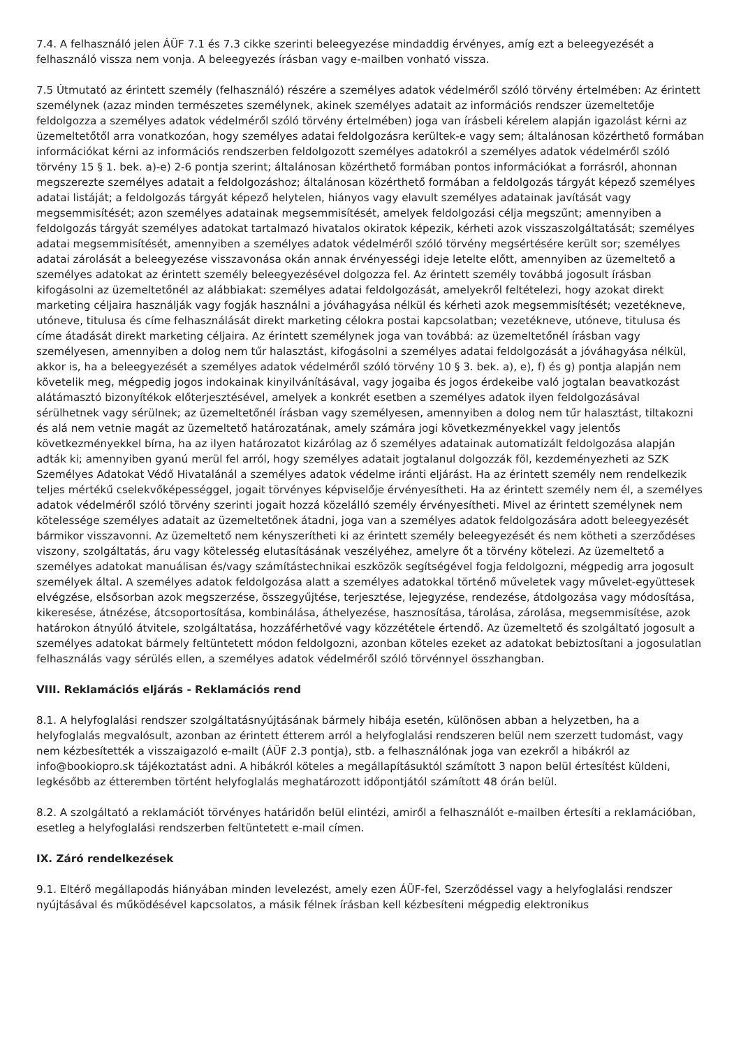7.4. A felhasználó jelen ÁÜF 7.1 és 7.3 cikke szerinti beleegyezése mindaddig érvényes, amíg ezt a beleegyezését a felhasználó vissza nem vonja. A beleegyezés írásban vagy e-mailben vonható vissza.
7.5 Útmutató az érintett személy (felhasználó) részére a személyes adatok védelméről szóló törvény értelmében: Az érintett személynek (azaz minden természetes személynek, akinek személyes adatait az információs rendszer üzemeltetője feldolgozza a személyes adatok védelméről szóló törvény értelmében) joga van írásbeli kérelem alapján igazolást kérni az üzemeltetőtől arra vonatkozóan, hogy személyes adatai feldolgozásra kerültek-e vagy sem; általánosan közérthető formában információkat kérni az információs rendszerben feldolgozott személyes adatokról a személyes adatok védelméről szóló törvény 15 § 1. bek. a)-e) 2-6 pontja szerint; általánosan közérthető formában pontos információkat a forrásról, ahonnan megszerezte személyes adatait a feldolgozáshoz; általánosan közérthető formában a feldolgozás tárgyát képező személyes adatai listáját; a feldolgozás tárgyát képező helytelen, hiányos vagy elavult személyes adatainak javítását vagy megsemmisítését; azon személyes adatainak megsemmisítését, amelyek feldolgozási célja megszűnt; amennyiben a feldolgozás tárgyát személyes adatokat tartalmazó hivatalos okiratok képezik, kérheti azok visszaszolgáltatását; személyes adatai megsemmisítését, amennyiben a személyes adatok védelméről szóló törvény megsértésére került sor; személyes adatai zárolását a beleegyezése visszavonása okán annak érvényességi ideje letelte előtt, amennyiben az üzemeltető a személyes adatokat az érintett személy beleegyezésével dolgozza fel. Az érintett személy továbbá jogosult írásban kifogásolni az üzemeltetőnél az alábbiakat: személyes adatai feldolgozását, amelyekről feltételezi, hogy azokat direkt marketing céljaira használják vagy fogják használni a jóváhagyása nélkül és kérheti azok megsemmisítését; vezetékneve, utóneve, titulusa és címe felhasználását direkt marketing célokra postai kapcsolatban; vezetékneve, utóneve, titulusa és címe átadását direkt marketing céljaira. Az érintett személynek joga van továbbá: az üzemeltetőnél írásban vagy személyesen, amennyiben a dolog nem tűr halasztást, kifogásolni a személyes adatai feldolgozását a jóváhagyása nélkül, akkor is, ha a beleegyezését a személyes adatok védelméről szóló törvény 10 § 3. bek. a), e), f) és g) pontja alapján nem követelik meg, mégpedig jogos indokainak kinyilvánításával, vagy jogaiba és jogos érdekeibe való jogtalan beavatkozást alátámasztó bizonyítékok előterjesztésével, amelyek a konkrét esetben a személyes adatok ilyen feldolgozásával sérülhetnek vagy sérülnek; az üzemeltetőnél írásban vagy személyesen, amennyiben a dolog nem tűr halasztást, tiltakozni és alá nem vetnie magát az üzemeltető határozatának, amely számára jogi következményekkel vagy jelentős következményekkel bírna, ha az ilyen határozatot kizárólag az ő személyes adatainak automatizált feldolgozása alapján adták ki; amennyiben gyanú merül fel arról, hogy személyes adatait jogtalanul dolgozzák föl, kezdeményezheti az SZK Személyes Adatokat Védő Hivatalánál a személyes adatok védelme iránti eljárást. Ha az érintett személy nem rendelkezik teljes mértékű cselekvőképességgel, jogait törvényes képviselője érvényesítheti. Ha az érintett személy nem él, a személyes adatok védelméről szóló törvény szerinti jogait hozzá közelálló személy érvényesítheti. Mivel az érintett személynek nem kötelessége személyes adatait az üzemeltetőnek átadni, joga van a személyes adatok feldolgozására adott beleegyezését bármikor visszavonni. Az üzemeltető nem kényszerítheti ki az érintett személy beleegyezését és nem kötheti a szerződéses viszony, szolgáltatás, áru vagy kötelesség elutasításának veszélyéhez, amelyre őt a törvény kötelezi. Az üzemeltető a személyes adatokat manuálisan és/vagy számítástechnikai eszközök segítségével fogja feldolgozni, mégpedig arra jogosult személyek által. A személyes adatok feldolgozása alatt a személyes adatokkal történő műveletek vagy művelet-együttesek elvégzése, elsősorban azok megszerzése, összegyűjtése, terjesztése, lejegyzése, rendezése, átdolgozása vagy módosítása, kikeresése, átnézése, átcsoportosítása, kombinálása, áthelyezése, hasznosítása, tárolása, zárolása, megsemmisítése, azok határokon átnyúló átvitele, szolgáltatása, hozzáférhetővé vagy közzététele értendő. Az üzemeltető és szolgáltató jogosult a személyes adatokat bármely feltüntetett módon feldolgozni, azonban köteles ezeket az adatokat bebiztosítani a jogosulatlan felhasználás vagy sérülés ellen, a személyes adatok védelméről szóló törvénnyel összhangban.
VIII. Reklamációs eljárás - Reklamációs rend
8.1. A helyfoglalási rendszer szolgáltatásnyújtásának bármely hibája esetén, különösen abban a helyzetben, ha a helyfoglalás megvalósult, azonban az érintett étterem arról a helyfoglalási rendszeren belül nem szerzett tudomást, vagy nem kézbesítették a visszaigazoló e-mailt (ÁÜF 2.3 pontja), stb. a felhasználónak joga van ezekről a hibákról az info@bookiopro.sk tájékoztatást adni. A hibákról köteles a megállapításuktól számított 3 napon belül értesítést küldeni, legkésőbb az étteremben történt helyfoglalás meghatározott időpontjától számított 48 órán belül.
8.2. A szolgáltató a reklamációt törvényes határidőn belül elintézi, amiről a felhasználót e-mailben értesíti a reklamációban, esetleg a helyfoglalási rendszerben feltüntetett e-mail címen.
IX. Záró rendelkezések
9.1. Eltérő megállapodás hiányában minden levelezést, amely ezen ÁÜF-fel, Szerződéssel vagy a helyfoglalási rendszer nyújtásával és működésével kapcsolatos, a másik félnek írásban kell kézbesíteni mégpedig elektronikus